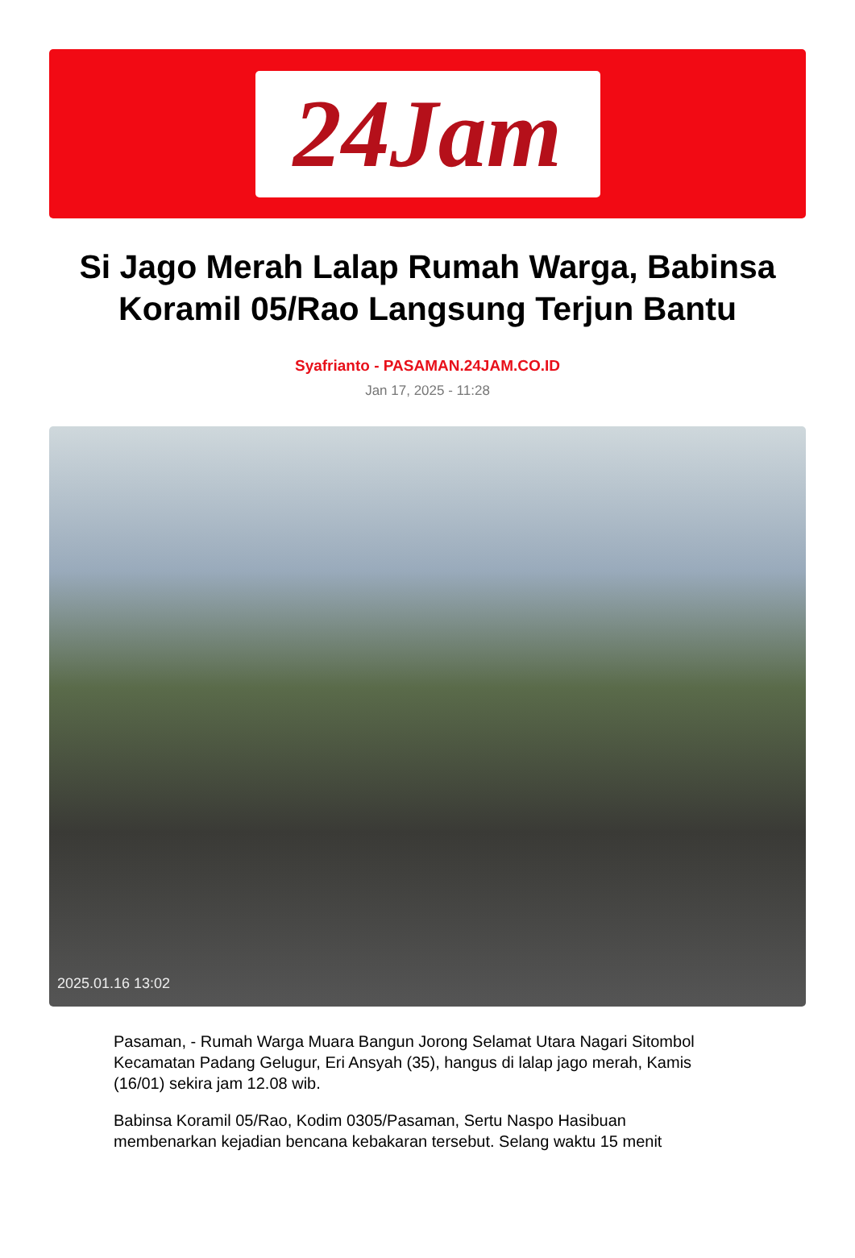24Jam
Si Jago Merah Lalap Rumah Warga, Babinsa Koramil 05/Rao Langsung Terjun Bantu
Syafrianto - PASAMAN.24JAM.CO.ID
Jan 17, 2025 - 11:28
2025.01.16 13:02
Pasaman, - Rumah Warga Muara Bangun Jorong Selamat Utara Nagari Sitombol Kecamatan Padang Gelugur, Eri Ansyah (35), hangus di lalap jago merah, Kamis (16/01) sekira jam 12.08 wib.
Babinsa Koramil 05/Rao, Kodim 0305/Pasaman, Sertu Naspo Hasibuan membenarkan kejadian bencana kebakaran tersebut. Selang waktu 15 menit